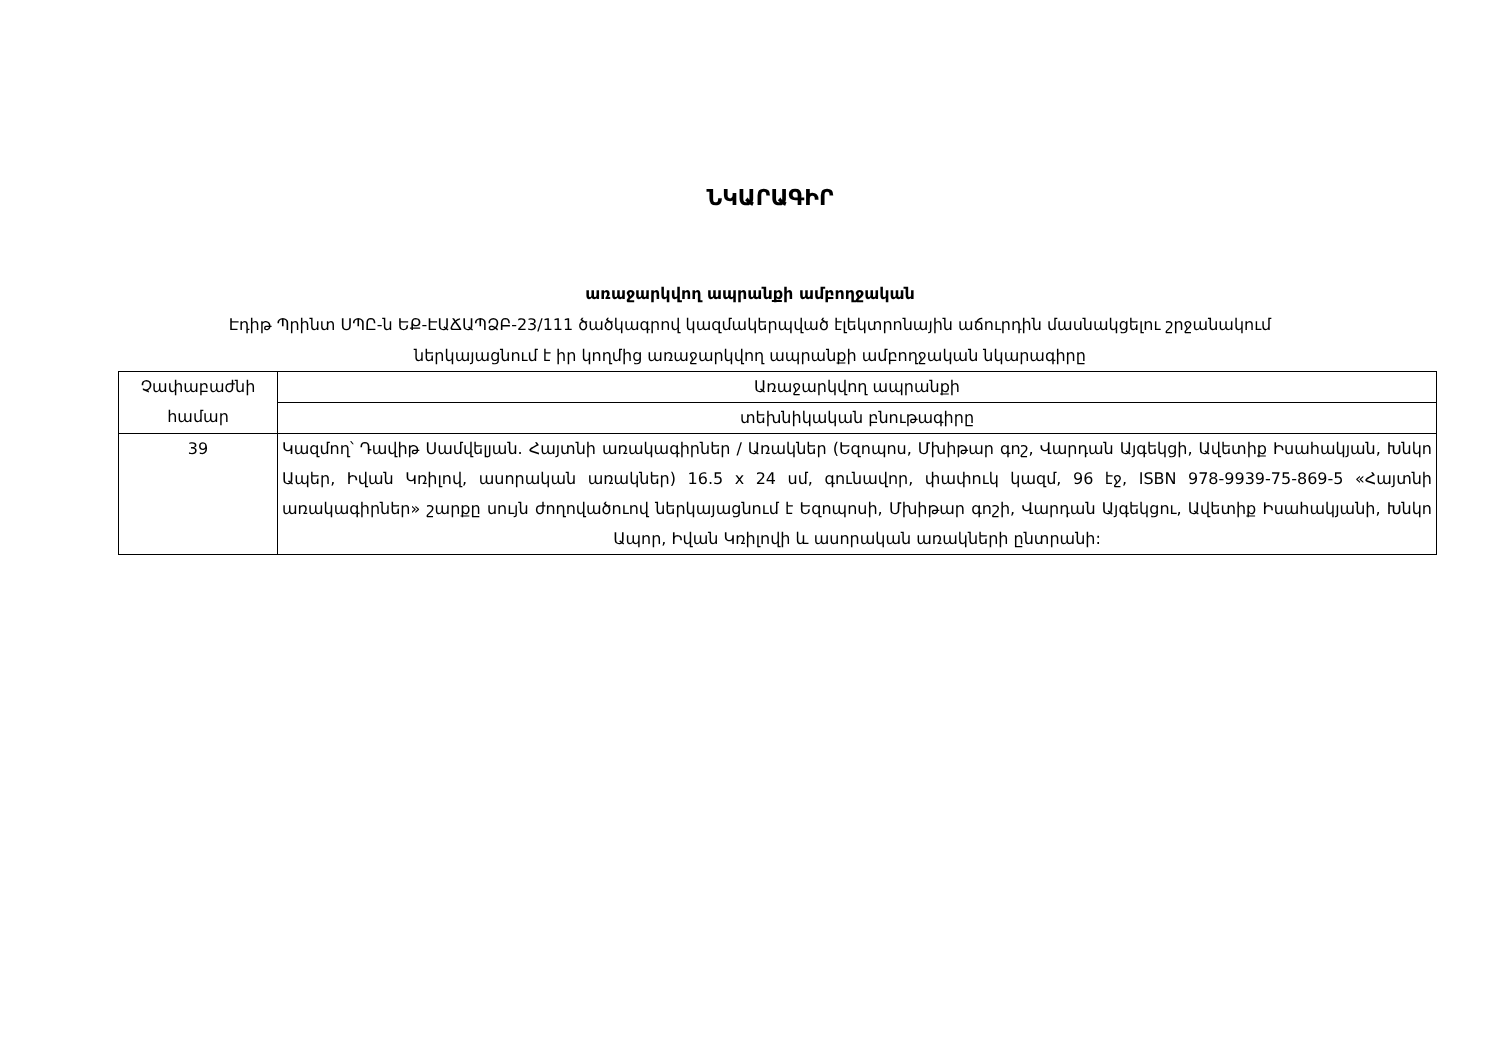ՆԿԱՐԱԳԻՐ
առաջարկվող ապրանքի ամբողջական
Էդիթ Պրինտ ՍՊԸ-ն ԵՔ-ԷԱՃԱՊՁԲ-23/111 ծածկագրով կազմակերպված էլեկտրոնային աճուրդին մասնակցելու շրջանակում
ներկայացնում է իր կողմից առաջարկվող ապրանքի ամբողջական նկարագիրը
| Չափաբաժնի համար | Առաջարկվող ապրանքի |
| | տեխնիկական բնութագիրը |
| 39 | Կազմող՝ Դավիթ Սամվելյան. Հայտնի առակագիրներ / Առակներ (Եզոպոս, Մխիթար գոշ, Վարդան Այգեկցի, Ավետիք Իսահակյան, Խնկո Ապեր, Իվան Կռիլով, ասորական առակներ) 16.5 x 24 սմ, գունավոր, փափուկ կազմ, 96 էջ, ISBN 978-9939-75-869-5 «Հայտնի առակագիրներ» շարքը սույն ժողովածուով ներկայացնում է Եզոպոսի, Մխիթար գոշի, Վարդան Այգեկցու, Ավետիք Իսահակյանի, Խնկո Ապոր, Իվան Կռիլովի և ասորական առակների ընտրանի: |